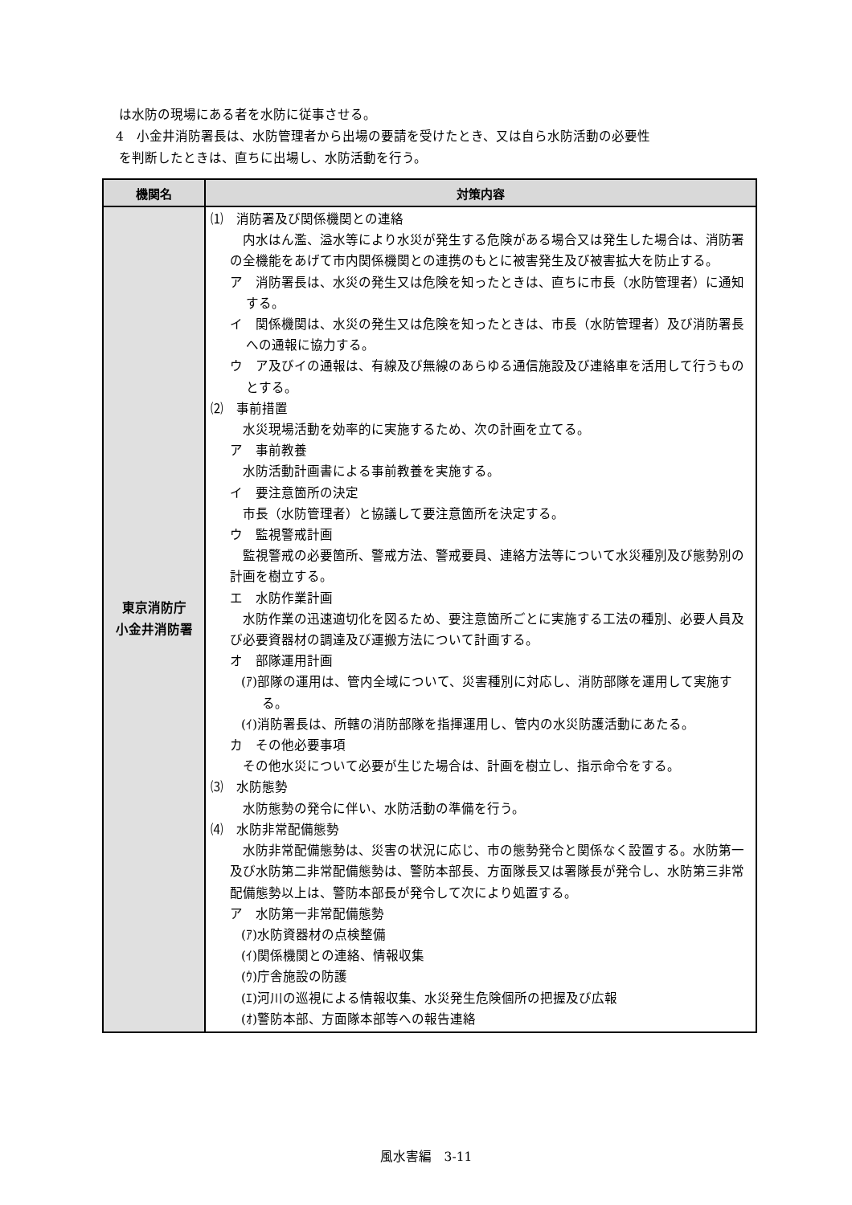は水防の現場にある者を水防に従事させる。
4　小金井消防署長は、水防管理者から出場の要請を受けたとき、又は自ら水防活動の必要性
を判断したときは、直ちに出場し、水防活動を行う。
| 機関名 | 対策内容 |
| --- | --- |
| 東京消防庁 小金井消防署 | ⑴ 消防署及び関係機関との連絡 内水はん濫、溢水等により水災が発生する危険がある場合又は発生した場合は、消防署の全機能をあげて市内関係機関との連携のもとに被害発生及び被害拡大を防止する。 ア 消防署長は、水災の発生又は危険を知ったときは、直ちに市長（水防管理者）に通知する。 イ 関係機関は、水災の発生又は危険を知ったときは、市長（水防管理者）及び消防署長への通報に協力する。 ウ ア及びイの通報は、有線及び無線のあらゆる通信施設及び連絡車を活用して行うものとする。 ⑵ 事前措置 水災現場活動を効率的に実施するため、次の計画を立てる。 ア 事前教養 水防活動計画書による事前教養を実施する。 イ 要注意箇所の決定 市長（水防管理者）と協議して要注意箇所を決定する。 ウ 監視警戒計画 監視警戒の必要箇所、警戒方法、警戒要員、連絡方法等について水災種別及び態勢別の計画を樹立する。 エ 水防作業計画 水防作業の迅速適切化を図るため、要注意箇所ごとに実施する工法の種別、必要人員及び必要資器材の調達及び運搬方法について計画する。 オ 部隊運用計画 (ｱ)部隊の運用は、管内全域について、災害種別に対応し、消防部隊を運用して実施する。 (ｲ)消防署長は、所轄の消防部隊を指揮運用し、管内の水災防護活動にあたる。 カ その他必要事項 その他水災について必要が生じた場合は、計画を樹立し、指示命令をする。 ⑶ 水防態勢 水防態勢の発令に伴い、水防活動の準備を行う。 ⑷ 水防非常配備態勢 水防非常配備態勢は、災害の状況に応じ、市の態勢発令と関係なく設置する。水防第一及び水防第二非常配備態勢は、警防本部長、方面隊長又は署隊長が発令し、水防第三非常配備態勢以上は、警防本部長が発令して次により処置する。 ア 水防第一非常配備態勢 (ｱ)水防資器材の点検整備 (ｲ)関係機関との連絡、情報収集 (ｳ)庁舎施設の防護 (ｴ)河川の巡視による情報収集、水災発生危険個所の把握及び広報 (ｵ)警防本部、方面隊本部等への報告連絡 |
風水害編　3-11